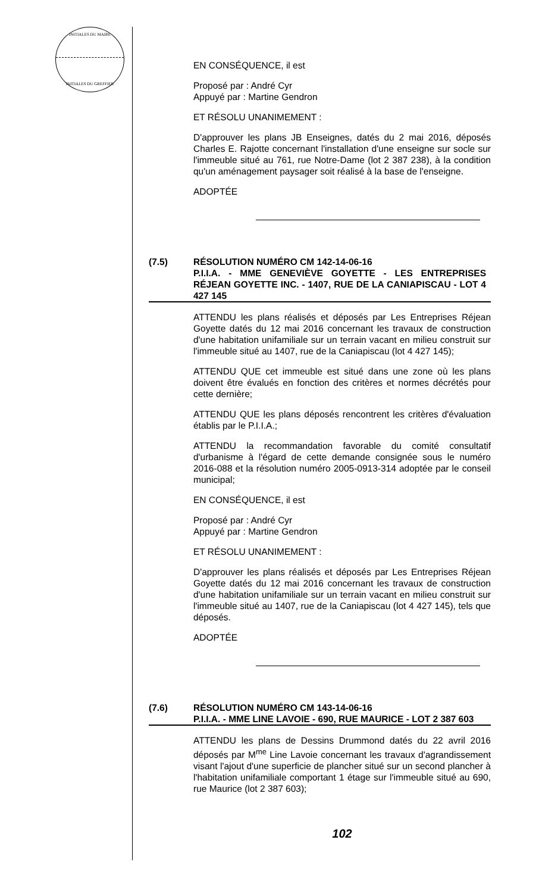INITIALES DU MAIRE
INITIALES DU GREFFIER
EN CONSÉQUENCE, il est
Proposé par : André Cyr
Appuyé par : Martine Gendron
ET RÉSOLU UNANIMEMENT :
D'approuver les plans JB Enseignes, datés du 2 mai 2016, déposés Charles E. Rajotte concernant l'installation d'une enseigne sur socle sur l'immeuble situé au 761, rue Notre-Dame (lot 2 387 238), à la condition qu'un aménagement paysager soit réalisé à la base de l'enseigne.
ADOPTÉE
(7.5) RÉSOLUTION NUMÉRO CM 142-14-06-16
P.I.I.A. - MME GENEVIÈVE GOYETTE - LES ENTREPRISES RÉJEAN GOYETTE INC. - 1407, RUE DE LA CANIAPISCAU - LOT 4 427 145
ATTENDU les plans réalisés et déposés par Les Entreprises Réjean Goyette datés du 12 mai 2016 concernant les travaux de construction d'une habitation unifamiliale sur un terrain vacant en milieu construit sur l'immeuble situé au 1407, rue de la Caniapiscau (lot 4 427 145);
ATTENDU QUE cet immeuble est situé dans une zone où les plans doivent être évalués en fonction des critères et normes décrétés pour cette dernière;
ATTENDU QUE les plans déposés rencontrent les critères d'évaluation établis par le P.I.I.A.;
ATTENDU la recommandation favorable du comité consultatif d'urbanisme à l'égard de cette demande consignée sous le numéro 2016-088 et la résolution numéro 2005-0913-314 adoptée par le conseil municipal;
EN CONSÉQUENCE, il est
Proposé par : André Cyr
Appuyé par : Martine Gendron
ET RÉSOLU UNANIMEMENT :
D'approuver les plans réalisés et déposés par Les Entreprises Réjean Goyette datés du 12 mai 2016 concernant les travaux de construction d'une habitation unifamiliale sur un terrain vacant en milieu construit sur l'immeuble situé au 1407, rue de la Caniapiscau (lot 4 427 145), tels que déposés.
ADOPTÉE
(7.6) RÉSOLUTION NUMÉRO CM 143-14-06-16
P.I.I.A. - MME LINE LAVOIE - 690, RUE MAURICE - LOT 2 387 603
ATTENDU les plans de Dessins Drummond datés du 22 avril 2016 déposés par M<sup>me</sup> Line Lavoie concernant les travaux d'agrandissement visant l'ajout d'une superficie de plancher situé sur un second plancher à l'habitation unifamiliale comportant 1 étage sur l'immeuble situé au 690, rue Maurice (lot 2 387 603);
102